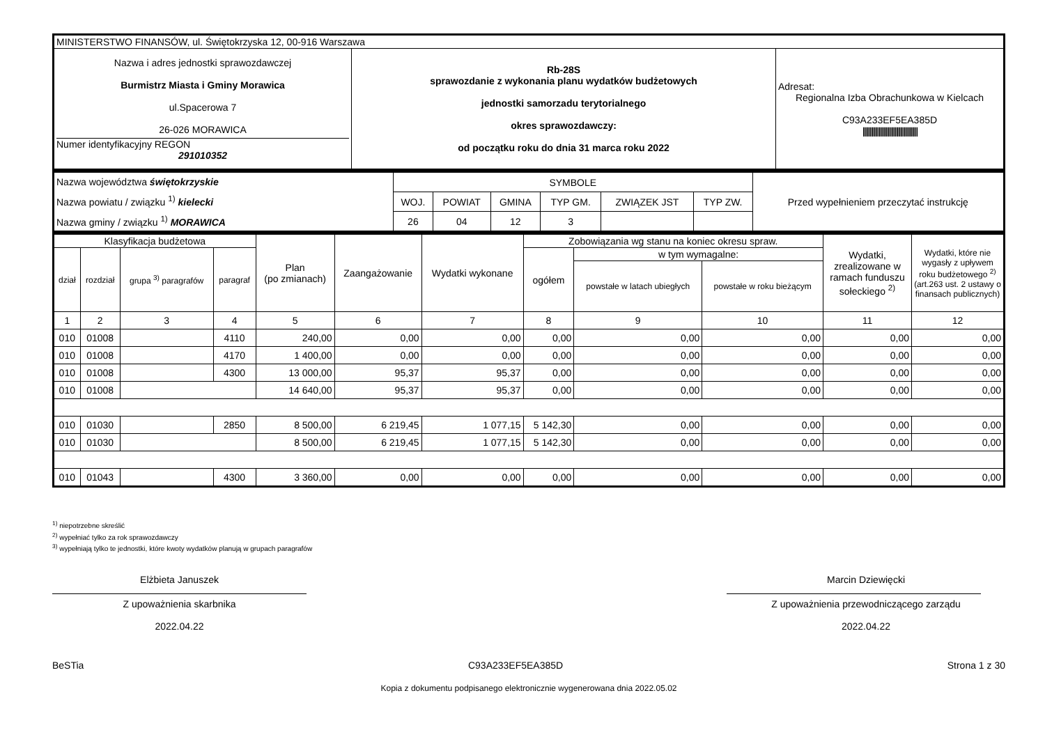| MINISTERSTWO FINANSÓW, ul. Świętokrzyska 12, 00-916 Warszawa | | |
| Nazwa i adres jednostki sprawozdawczej Burmistrz Miasta i Gminy Morawica ul.Spacerowa 7 26-026 MORAWICA Numer identyfikacyjny REGON 291010352 | Rb-28S sprawozdanie z wykonania planu wydatków budżetowych jednostki samorzadu terytorialnego okres sprawozdawczy: od początku roku do dnia 31 marca roku 2022 | Adresat: Regionalna Izba Obrachunkowa w Kielcach C93A233EF5EA385D //////////////////////////////////////////////// |
| Nazwa województwa świętokrzyskie Nazwa powiatu / związku <sup>1)</sup> kielecki Nazwa gminy / związku <sup>1)</sup> MORAWICA | SYMBOLE | | | | | | Przed wypełnieniem przeczytać instrukcję |
| | WOJ. | POWIAT | GMINA | TYP GM. | ZWIĄZEK JST | TYP ZW. | |
| | 26 | 04 | 12 | 3 | | | |
| Klasyfikacja budżetowa | | | | Plan (po zmianach) | Zaangażowanie | Wydatki wykonane | Zobowiązania wg stanu na koniec okresu spraw. | | | Wydatki, zrealizowane w ramach funduszu sołeckiego <sup>2)</sup> | Wydatki, które nie wygasły z upływem roku budżetowego <sup>2)</sup> (art.263 ust. 2 ustawy o finansach publicznych) |
| --- | --- | --- | --- | --- | --- | --- | --- | --- | --- | --- | --- |
| dział | rozdział | grupa <sup>3)</sup> paragrafów | paragraf | | | | ogółem | w tym wymagalne: | | | |
| | | | | | | | | powstałe w latach ubiegłych | powstałe w roku bieżącym | | |
| 1 | 2 | 3 | 4 | 5 | 6 | 7 | 8 | 9 | 10 | 11 | 12 |
| 010 | 01008 | | 4110 | 240,00 | 0,00 | 0,00 | 0,00 | 0,00 | 0,00 | 0,00 | 0,00 |
| 010 | 01008 | | 4170 | 1 400,00 | 0,00 | 0,00 | 0,00 | 0,00 | 0,00 | 0,00 | 0,00 |
| 010 | 01008 | | 4300 | 13 000,00 | 95,37 | 95,37 | 0,00 | 0,00 | 0,00 | 0,00 | 0,00 |
| 010 | 01008 | | | 14 640,00 | 95,37 | 95,37 | 0,00 | 0,00 | 0,00 | 0,00 | 0,00 |
| 010 | 01030 | | 2850 | 8 500,00 | 6 219,45 | 1 077,15 | 5 142,30 | 0,00 | 0,00 | 0,00 | 0,00 |
| 010 | 01030 | | | 8 500,00 | 6 219,45 | 1 077,15 | 5 142,30 | 0,00 | 0,00 | 0,00 | 0,00 |
| 010 | 01043 | | 4300 | 3 360,00 | 0,00 | 0,00 | 0,00 | 0,00 | 0,00 | 0,00 | 0,00 |
<sup>1)</sup> niepotrzebne skreślić
<sup>2)</sup> wypełniać tylko za rok sprawozdawczy
<sup>3)</sup> wypełniają tylko te jednostki, które kwoty wydatków planują w grupach paragrafów
Elżbieta Januszek
Z upoważnienia skarbnika
2022.04.22
Marcin Dziewięcki
Z upoważnienia przewodniczącego zarządu
2022.04.22
BeSTia C93A233EF5EA385D Strona 1 z 30
Kopia z dokumentu podpisanego elektronicznie wygenerowana dnia 2022.05.02